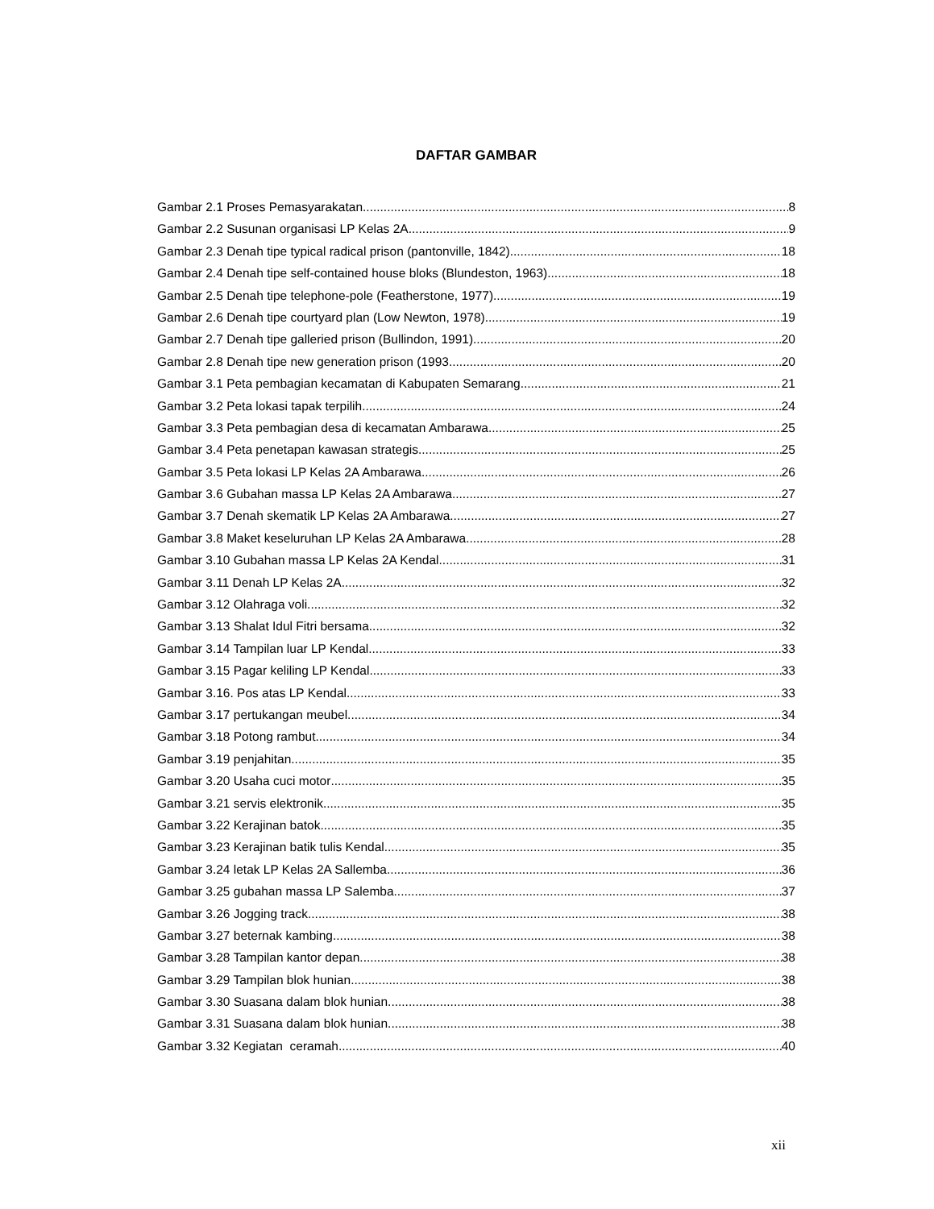DAFTAR GAMBAR
Gambar 2.1 Proses Pemasyarakatan 8
Gambar 2.2 Susunan organisasi LP Kelas 2A 9
Gambar 2.3 Denah tipe typical radical prison (pantonville, 1842) 18
Gambar 2.4 Denah tipe self-contained house bloks (Blundeston, 1963) 18
Gambar 2.5 Denah tipe telephone-pole (Featherstone, 1977) 19
Gambar 2.6 Denah tipe courtyard plan (Low Newton, 1978) 19
Gambar 2.7 Denah tipe galleried prison (Bullindon, 1991) 20
Gambar 2.8 Denah tipe new generation prison (1993 20
Gambar 3.1 Peta pembagian kecamatan di Kabupaten Semarang. 21
Gambar 3.2 Peta lokasi tapak terpilih 24
Gambar 3.3 Peta pembagian desa di kecamatan Ambarawa. 25
Gambar 3.4 Peta penetapan kawasan strategis. 25
Gambar 3.5 Peta lokasi LP Kelas 2A Ambarawa 26
Gambar 3.6 Gubahan massa LP Kelas 2A Ambarawa 27
Gambar 3.7 Denah skematik LP Kelas 2A Ambarawa 27
Gambar 3.8 Maket keseluruhan LP Kelas 2A Ambarawa. 28
Gambar 3.10 Gubahan massa LP Kelas 2A Kendal 31
Gambar 3.11 Denah LP Kelas 2A 32
Gambar 3.12 Olahraga voli 32
Gambar 3.13 Shalat Idul Fitri bersama 32
Gambar 3.14 Tampilan luar LP Kendal 33
Gambar 3.15 Pagar keliling LP Kendal 33
Gambar 3.16. Pos atas LP Kendal 33
Gambar 3.17 pertukangan meubel 34
Gambar 3.18 Potong rambut 34
Gambar 3.19 penjahitan 35
Gambar 3.20 Usaha cuci motor 35
Gambar 3.21 servis elektronik 35
Gambar 3.22 Kerajinan batok 35
Gambar 3.23 Kerajinan batik tulis Kendal 35
Gambar 3.24 letak LP Kelas 2A Sallemba 36
Gambar 3.25 gubahan massa LP Salemba 37
Gambar 3.26 Jogging track 38
Gambar 3.27 beternak kambing 38
Gambar 3.28 Tampilan kantor depan 38
Gambar 3.29 Tampilan blok hunian 38
Gambar 3.30 Suasana dalam blok hunian 38
Gambar 3.31 Suasana dalam blok hunian 38
Gambar 3.32 Kegiatan ceramah 40
xii